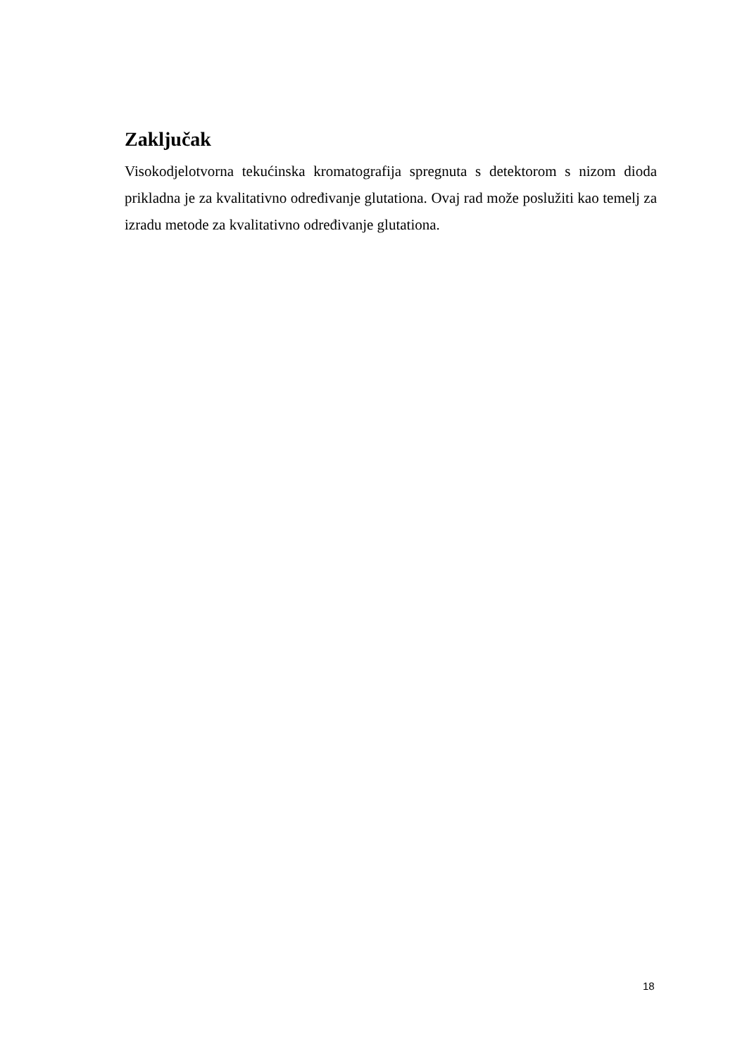Zaključak
Visokodjelotvorna tekućinska kromatografija spregnuta s detektorom s nizom dioda prikladna je za kvalitativno određivanje glutationa. Ovaj rad može poslužiti kao temelj za izradu metode za kvalitativno određivanje glutationa.
18